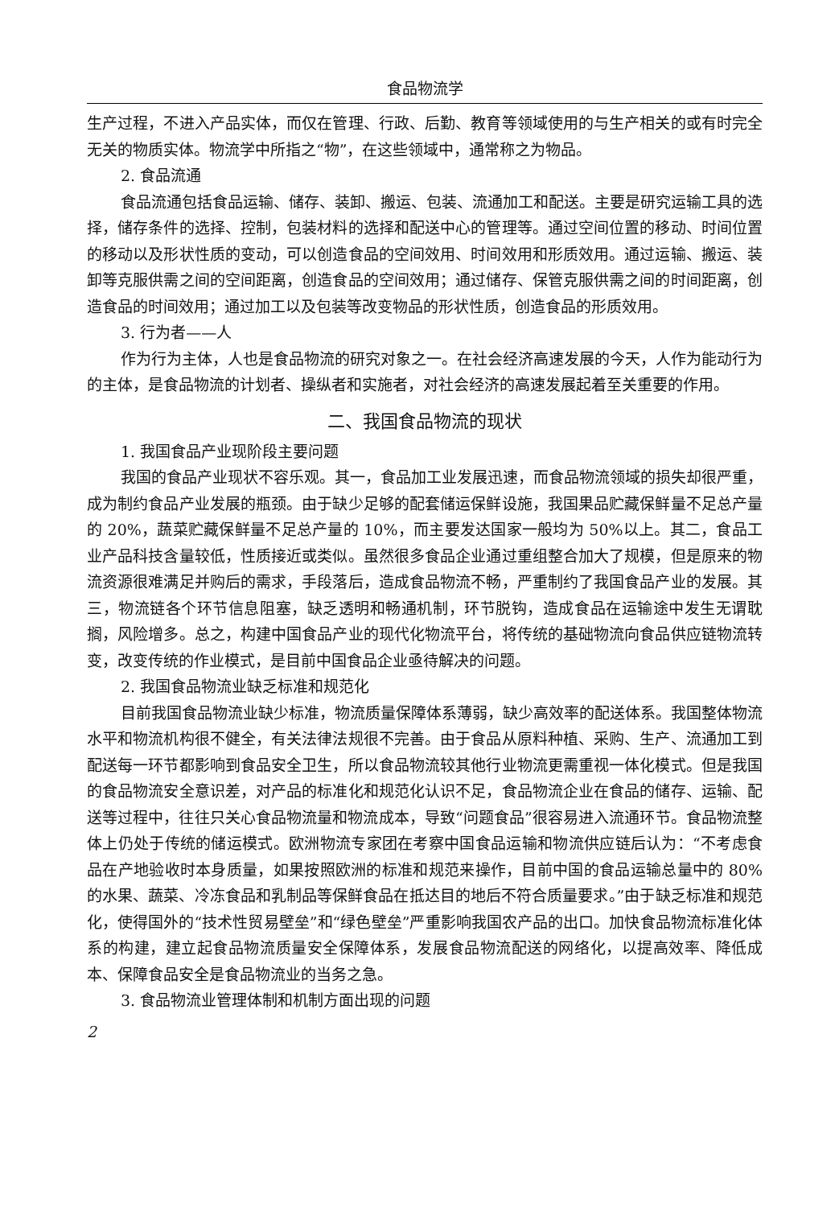食品物流学
生产过程，不进入产品实体，而仅在管理、行政、后勤、教育等领域使用的与生产相关的或有时完全无关的物质实体。物流学中所指之“物”，在这些领域中，通常称之为物品。
2. 食品流通
食品流通包括食品运输、储存、装卸、搬运、包装、流通加工和配送。主要是研究运输工具的选择，储存条件的选择、控制，包装材料的选择和配送中心的管理等。通过空间位置的移动、时间位置的移动以及形状性质的变动，可以创造食品的空间效用、时间效用和形质效用。通过运输、搬运、装卸等克服供需之间的空间距离，创造食品的空间效用；通过储存、保管克服供需之间的时间距离，创造食品的时间效用；通过加工以及包装等改变物品的形状性质，创造食品的形质效用。
3. 行为者——人
作为行为主体，人也是食品物流的研究对象之一。在社会经济高速发展的今天，人作为能动行为的主体，是食品物流的计划者、操纵者和实施者，对社会经济的高速发展起着至关重要的作用。
二、我国食品物流的现状
1. 我国食品产业现阶段主要问题
我国的食品产业现状不容乐观。其一，食品加工业发展迅速，而食品物流领域的损失却很严重，成为制约食品产业发展的瓶颈。由于缺少足够的配套储运保鲜设施，我国果品贮藏保鲜量不足总产量的 20%，蔬菜贮藏保鲜量不足总产量的 10%，而主要发达国家一般均为 50%以上。其二，食品工业产品科技含量较低，性质接近或类似。虽然很多食品企业通过重组整合加大了规模，但是原来的物流资源很难满足并购后的需求，手段落后，造成食品物流不畅，严重制约了我国食品产业的发展。其三，物流链各个环节信息阻塞，缺乏透明和畅通机制，环节脱钩，造成食品在运输途中发生无谓耽搁，风险增多。总之，构建中国食品产业的现代化物流平台，将传统的基础物流向食品供应链物流转变，改变传统的作业模式，是目前中国食品企业亟待解决的问题。
2. 我国食品物流业缺乏标准和规范化
目前我国食品物流业缺少标准，物流质量保障体系薄弱，缺少高效率的配送体系。我国整体物流水平和物流机构很不健全，有关法律法规很不完善。由于食品从原料种植、采购、生产、流通加工到配送每一环节都影响到食品安全卫生，所以食品物流较其他行业物流更需重视一体化模式。但是我国的食品物流安全意识差，对产品的标准化和规范化认识不足，食品物流企业在食品的储存、运输、配送等过程中，往往只关心食品物流量和物流成本，导致“问题食品”很容易进入流通环节。食品物流整体上仍处于传统的储运模式。欧洲物流专家团在考察中国食品运输和物流供应链后认为：“不考虑食品在产地验收时本身质量，如果按照欧洲的标准和规范来操作，目前中国的食品运输总量中的 80%的水果、蔬菜、冷冻食品和乳制品等保鲜食品在抵达目的地后不符合质量要求。”由于缺乏标准和规范化，使得国外的“技术性贸易壁垒”和“绿色壁垒”严重影响我国农产品的出口。加快食品物流标准化体系的构建，建立起食品物流质量安全保障体系，发展食品物流配送的网络化，以提高效率、降低成本、保障食品安全是食品物流业的当务之急。
3. 食品物流业管理体制和机制方面出现的问题
2